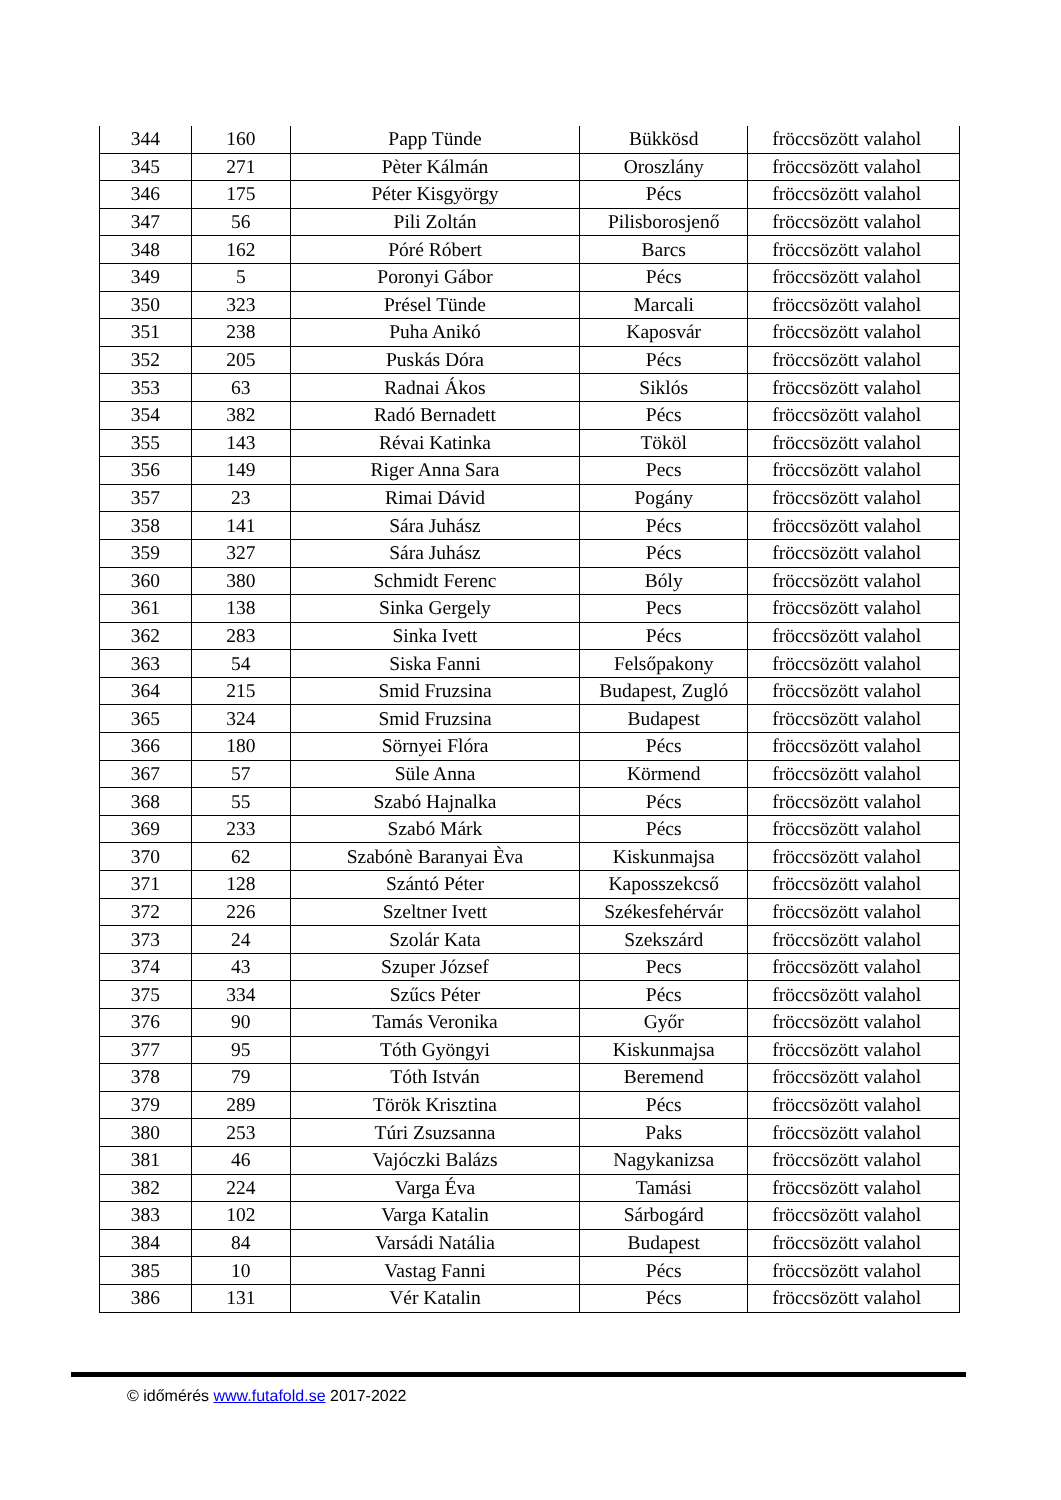| 344 | 160 | Papp Tünde | Bükkösd | fröccsözött valahol |
| 345 | 271 | Pèter Kálmán | Oroszlány | fröccsözött valahol |
| 346 | 175 | Péter Kisgyörgy | Pécs | fröccsözött valahol |
| 347 | 56 | Pili Zoltán | Pilisborosjenő | fröccsözött valahol |
| 348 | 162 | Póré Róbert | Barcs | fröccsözött valahol |
| 349 | 5 | Poronyi Gábor | Pécs | fröccsözött valahol |
| 350 | 323 | Présel Tünde | Marcali | fröccsözött valahol |
| 351 | 238 | Puha Anikó | Kaposvár | fröccsözött valahol |
| 352 | 205 | Puskás Dóra | Pécs | fröccsözött valahol |
| 353 | 63 | Radnai Ákos | Siklós | fröccsözött valahol |
| 354 | 382 | Radó Bernadett | Pécs | fröccsözött valahol |
| 355 | 143 | Révai Katinka | Tököl | fröccsözött valahol |
| 356 | 149 | Riger Anna Sara | Pecs | fröccsözött valahol |
| 357 | 23 | Rimai Dávid | Pogány | fröccsözött valahol |
| 358 | 141 | Sára Juhász | Pécs | fröccsözött valahol |
| 359 | 327 | Sára Juhász | Pécs | fröccsözött valahol |
| 360 | 380 | Schmidt Ferenc | Bóly | fröccsözött valahol |
| 361 | 138 | Sinka Gergely | Pecs | fröccsözött valahol |
| 362 | 283 | Sinka Ivett | Pécs | fröccsözött valahol |
| 363 | 54 | Siska Fanni | Felsőpakony | fröccsözött valahol |
| 364 | 215 | Smid Fruzsina | Budapest, Zugló | fröccsözött valahol |
| 365 | 324 | Smid Fruzsina | Budapest | fröccsözött valahol |
| 366 | 180 | Sörnyei Flóra | Pécs | fröccsözött valahol |
| 367 | 57 | Süle Anna | Körmend | fröccsözött valahol |
| 368 | 55 | Szabó Hajnalka | Pécs | fröccsözött valahol |
| 369 | 233 | Szabó Márk | Pécs | fröccsözött valahol |
| 370 | 62 | Szabónè Baranyai Èva | Kiskunmajsa | fröccsözött valahol |
| 371 | 128 | Szántó Péter | Kaposszekcső | fröccsözött valahol |
| 372 | 226 | Szeltner Ivett | Székesfehérvár | fröccsözött valahol |
| 373 | 24 | Szolár Kata | Szekszárd | fröccsözött valahol |
| 374 | 43 | Szuper József | Pecs | fröccsözött valahol |
| 375 | 334 | Szűcs Péter | Pécs | fröccsözött valahol |
| 376 | 90 | Tamás Veronika | Győr | fröccsözött valahol |
| 377 | 95 | Tóth Gyöngyi | Kiskunmajsa | fröccsözött valahol |
| 378 | 79 | Tóth István | Beremend | fröccsözött valahol |
| 379 | 289 | Török Krisztina | Pécs | fröccsözött valahol |
| 380 | 253 | Túri Zsuzsanna | Paks | fröccsözött valahol |
| 381 | 46 | Vajóczki Balázs | Nagykanizsa | fröccsözött valahol |
| 382 | 224 | Varga Éva | Tamási | fröccsözött valahol |
| 383 | 102 | Varga Katalin | Sárbogárd | fröccsözött valahol |
| 384 | 84 | Varsádi Natália | Budapest | fröccsözött valahol |
| 385 | 10 | Vastag Fanni | Pécs | fröccsözött valahol |
| 386 | 131 | Vér Katalin | Pécs | fröccsözött valahol |
© időmérés www.futafold.se 2017-2022